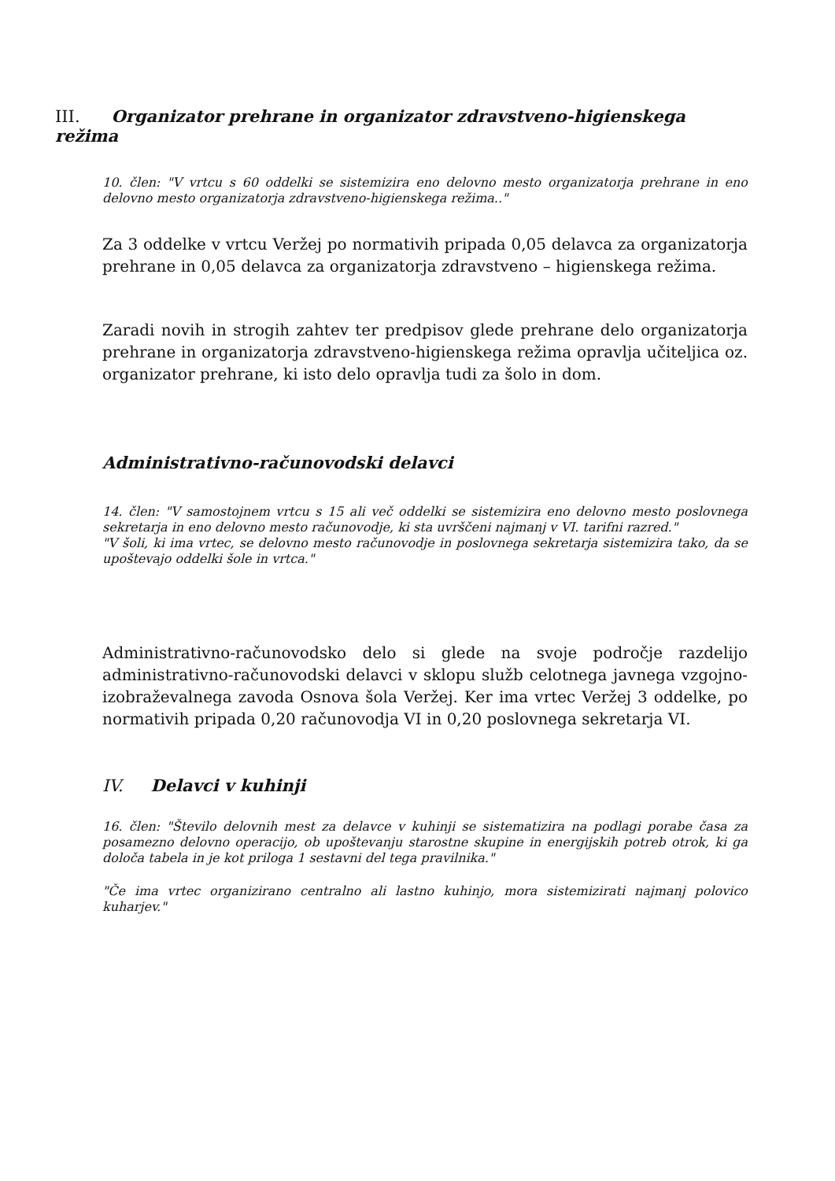III. Organizator prehrane in organizator zdravstveno-higienskega režima
10. člen: "V vrtcu s 60 oddelki se sistemizira eno delovno mesto organizatorja prehrane in eno delovno mesto organizatorja zdravstveno-higienskega režima.."
Za 3 oddelke v vrtcu Veržej po normativih pripada 0,05 delavca za organizatorja prehrane in 0,05 delavca za organizatorja zdravstveno – higienskega režima.
Zaradi novih in strogih zahtev ter predpisov glede prehrane delo organizatorja prehrane in organizatorja zdravstveno-higienskega režima opravlja učiteljica oz. organizator prehrane, ki isto delo opravlja tudi za šolo in dom.
Administrativno-računovodski delavci
14. člen: "V samostojnem vrtcu s 15 ali več oddelki se sistemizira eno delovno mesto poslovnega sekretarja in eno delovno mesto računovodje, ki sta uvrščeni najmanj v VI. tarifni razred."
"V šoli, ki ima vrtec, se delovno mesto računovodje in poslovnega sekretarja sistemizira tako, da se upoštevajo oddelki šole in vrtca."
Administrativno-računovodsko delo si glede na svoje področje razdelijo administrativno-računovodski delavci v sklopu služb celotnega javnega vzgojno-izobraževalnega zavoda Osnova šola Veržej. Ker ima vrtec Veržej 3 oddelke, po normativih pripada 0,20 računovodja VI in 0,20 poslovnega sekretarja VI.
IV. Delavci v kuhinji
16. člen: "Število delovnih mest za delavce v kuhinji se sistematizira na podlagi porabe časa za posamezno delovno operacijo, ob upoštevanju starostne skupine in energijskih potreb otrok, ki ga določa tabela in je kot priloga 1 sestavni del tega pravilnika."
"Če ima vrtec organizirano centralno ali lastno kuhinjo, mora sistemizirati najmanj polovico kuharjev."